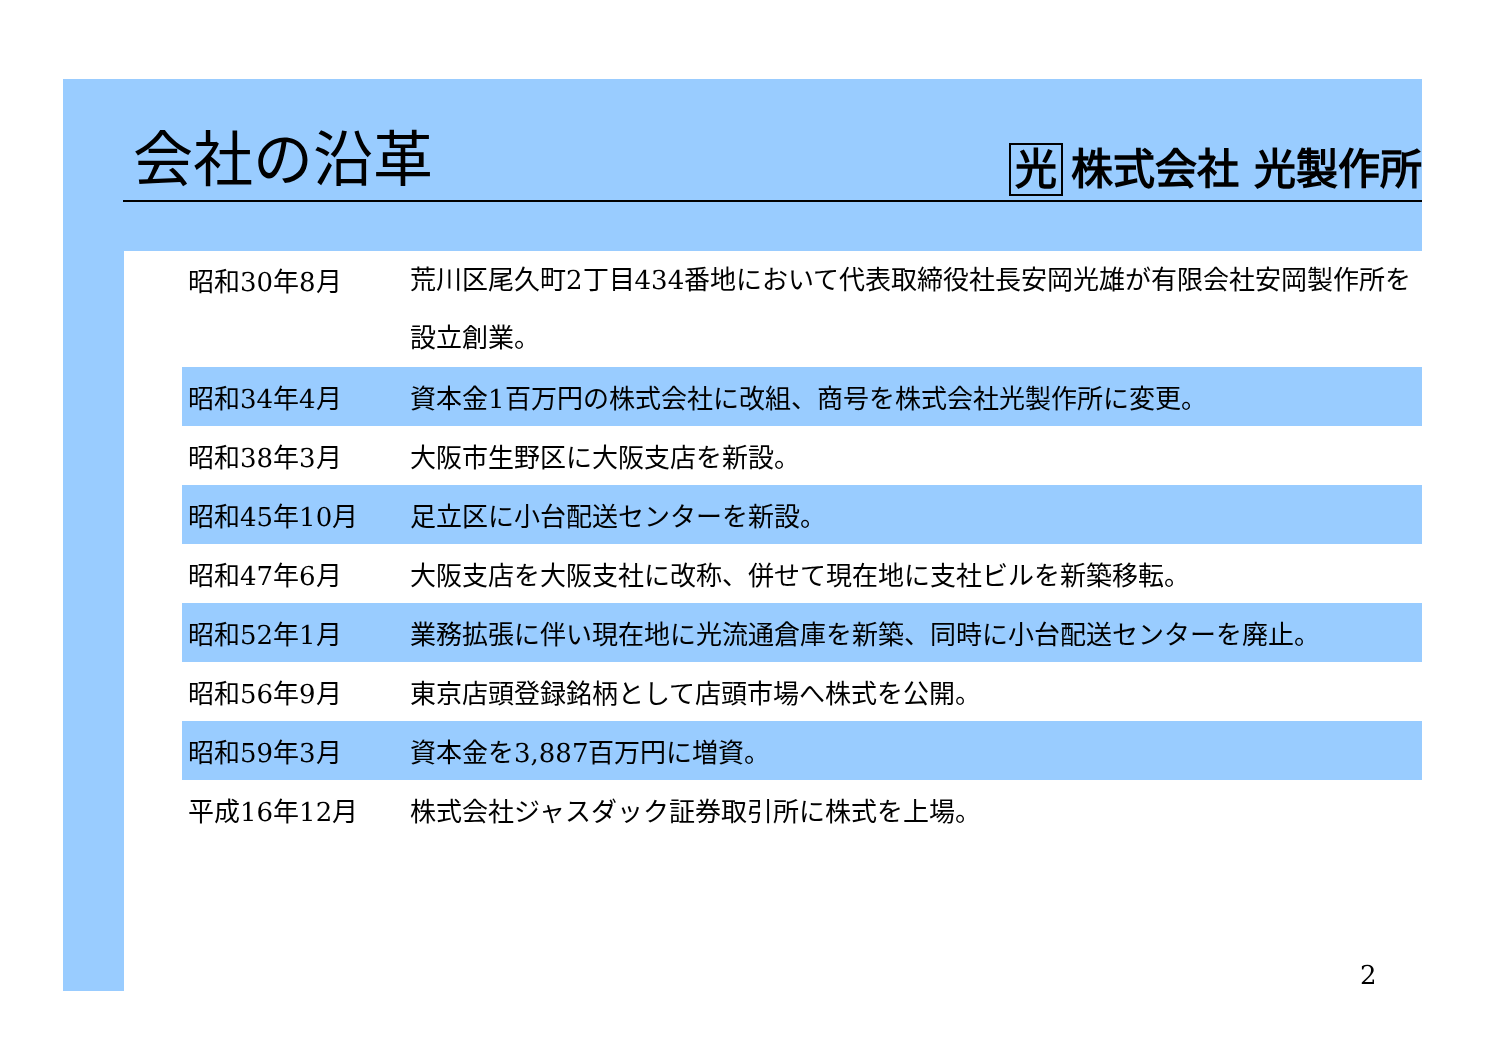会社の沿革
光 株式会社 光製作所
| 昭和30年8月 | 荒川区尾久町2丁目434番地において代表取締役社長安岡光雄が有限会社安岡製作所を設立創業。 |
| 昭和34年4月 | 資本金1百万円の株式会社に改組、商号を株式会社光製作所に変更。 |
| 昭和38年3月 | 大阪市生野区に大阪支店を新設。 |
| 昭和45年10月 | 足立区に小台配送センターを新設。 |
| 昭和47年6月 | 大阪支店を大阪支社に改称、併せて現在地に支社ビルを新築移転。 |
| 昭和52年1月 | 業務拡張に伴い現在地に光流通倉庫を新築、同時に小台配送センターを廃止。 |
| 昭和56年9月 | 東京店頭登録銘柄として店頭市場へ株式を公開。 |
| 昭和59年3月 | 資本金を3,887百万円に増資。 |
| 平成16年12月 | 株式会社ジャスダック証券取引所に株式を上場。 |
2